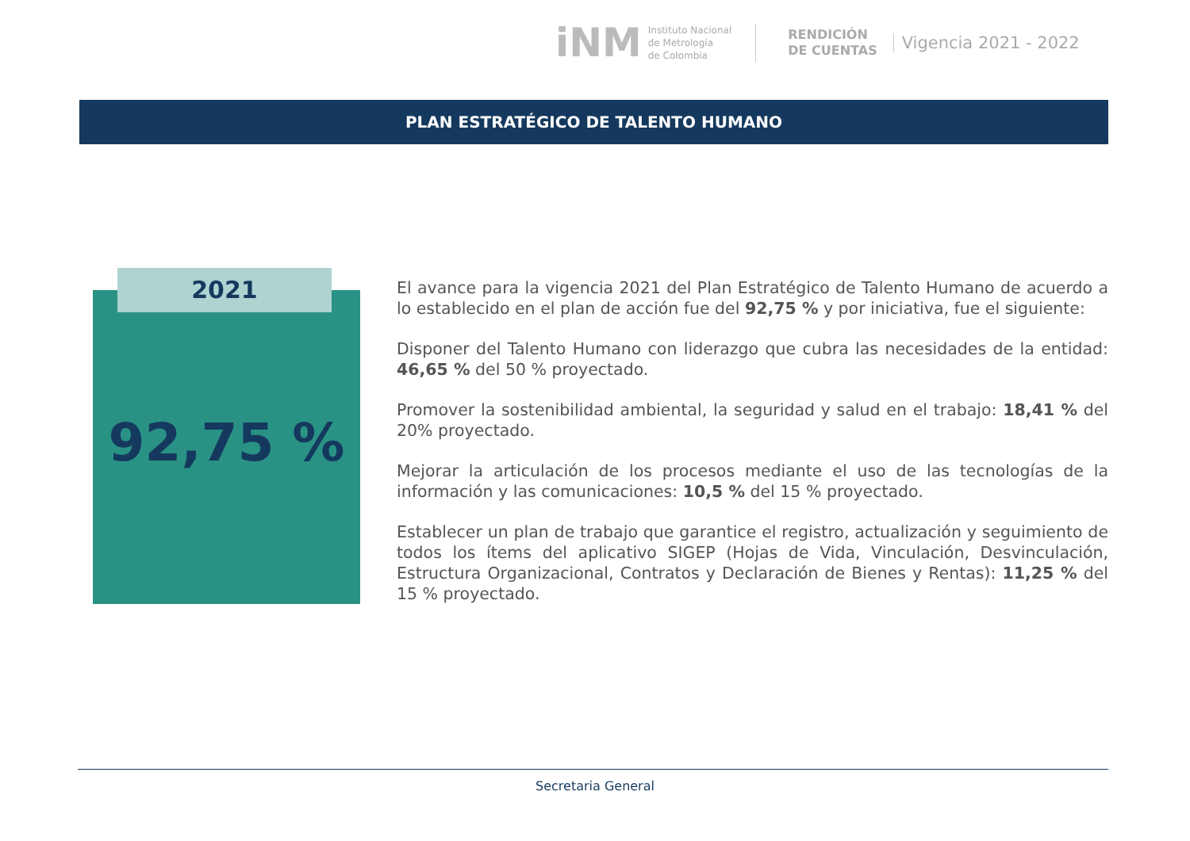iNM
Instituto Nacional
de Metrología
de Colombia
RENDICIÓN
DE CUENTAS
Vigencia 2021 - 2022
PLAN ESTRATÉGICO DE TALENTO HUMANO
2021
92,75 %
El avance para la vigencia 2021 del Plan Estratégico de Talento Humano de acuerdo a lo establecido en el plan de acción fue del 92,75 % y por iniciativa, fue el siguiente:
Disponer del Talento Humano con liderazgo que cubra las necesidades de la entidad: 46,65 % del 50 % proyectado.
Promover la sostenibilidad ambiental, la seguridad y salud en el trabajo: 18,41 % del 20% proyectado.
Mejorar la articulación de los procesos mediante el uso de las tecnologías de la información y las comunicaciones: 10,5 % del 15 % proyectado.
Establecer un plan de trabajo que garantice el registro, actualización y seguimiento de todos los ítems del aplicativo SIGEP (Hojas de Vida, Vinculación, Desvinculación, Estructura Organizacional, Contratos y Declaración de Bienes y Rentas): 11,25 % del 15 % proyectado.
Secretaria General